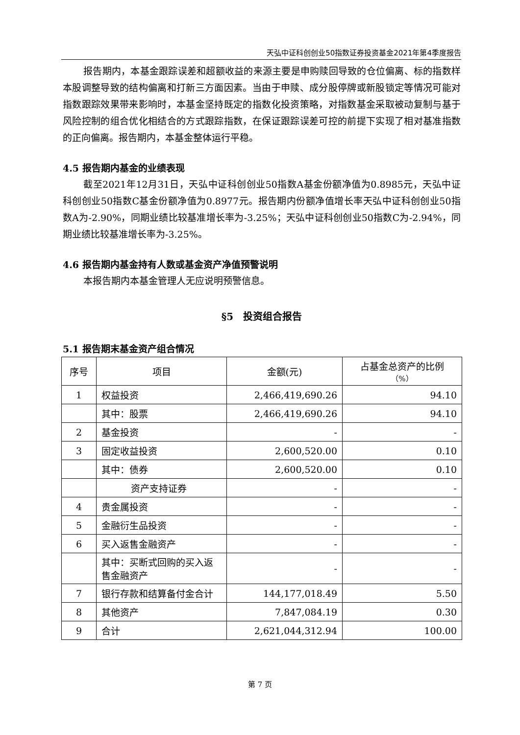天弘中证科创创业50指数证券投资基金2021年第4季度报告
报告期内，本基金跟踪误差和超额收益的来源主要是申购赎回导致的仓位偏离、标的指数样本股调整导致的结构偏离和打新三方面因素。当由于申赎、成分股停牌或新股锁定等情况可能对指数跟踪效果带来影响时，本基金坚持既定的指数化投资策略，对指数基金采取被动复制与基于风险控制的组合优化相结合的方式跟踪指数，在保证跟踪误差可控的前提下实现了相对基准指数的正向偏离。报告期内，本基金整体运行平稳。
4.5 报告期内基金的业绩表现
截至2021年12月31日，天弘中证科创创业50指数A基金份额净值为0.8985元，天弘中证科创创业50指数C基金份额净值为0.8977元。报告期内份额净值增长率天弘中证科创创业50指数A为-2.90%，同期业绩比较基准增长率为-3.25%；天弘中证科创创业50指数C为-2.94%，同期业绩比较基准增长率为-3.25%。
4.6 报告期内基金持有人数或基金资产净值预警说明
本报告期内本基金管理人无应说明预警信息。
§5　投资组合报告
5.1 报告期末基金资产组合情况
| 序号 | 项目 | 金额(元) | 占基金总资产的比例 （%） |
| --- | --- | --- | --- |
| 1 | 权益投资 | 2,466,419,690.26 | 94.10 |
| | 其中：股票 | 2,466,419,690.26 | 94.10 |
| 2 | 基金投资 | - | - |
| 3 | 固定收益投资 | 2,600,520.00 | 0.10 |
| | 其中：债券 | 2,600,520.00 | 0.10 |
| | 资产支持证券 | - | - |
| 4 | 贵金属投资 | - | - |
| 5 | 金融衍生品投资 | - | - |
| 6 | 买入返售金融资产 | - | - |
| | 其中：买断式回购的买入返售金融资产 | - | - |
| 7 | 银行存款和结算备付金合计 | 144,177,018.49 | 5.50 |
| 8 | 其他资产 | 7,847,084.19 | 0.30 |
| 9 | 合计 | 2,621,044,312.94 | 100.00 |
第 7 页